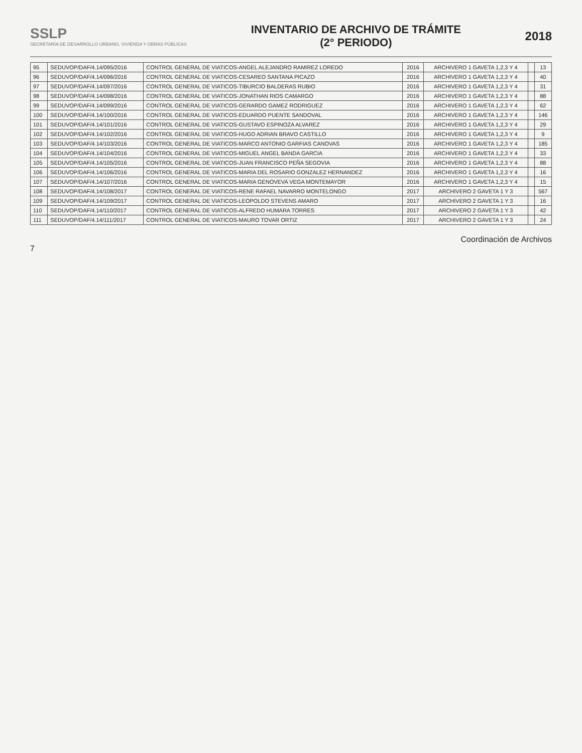SSLP
SECRETARÍA DE DESARROLLO URBANO, VIVIENDA Y OBRAS PÚBLICAS
INVENTARIO DE ARCHIVO DE TRÁMITE
(2° PERIODO)
2018
| 95 | SEDUVOP/DAF/4.14/095/2016 | CONTROL GENERAL DE VIATICOS-ANGEL ALEJANDRO RAMIREZ LOREDO | 2016 | ARCHIVERO 1 GAVETA 1,2,3 Y 4 | | 13 |
| 96 | SEDUVOP/DAF/4.14/096/2016 | CONTROL GENERAL DE VIATICOS-CESAREO SANTANA PICAZO | 2016 | ARCHIVERO 1 GAVETA 1,2,3 Y 4 | | 40 |
| 97 | SEDUVOP/DAF/4.14/097/2016 | CONTROL GENERAL DE VIATICOS-TIBURCIO BALDERAS RUBIO | 2016 | ARCHIVERO 1 GAVETA 1,2,3 Y 4 | | 31 |
| 98 | SEDUVOP/DAF/4.14/098/2016 | CONTROL GENERAL DE VIATICOS-JONATHAN RIOS CAMARGO | 2016 | ARCHIVERO 1 GAVETA 1,2,3 Y 4 | | 88 |
| 99 | SEDUVOP/DAF/4.14/099/2016 | CONTROL GENERAL DE VIATICOS-GERARDO GAMEZ RODRIGUEZ | 2016 | ARCHIVERO 1 GAVETA 1,2,3 Y 4 | | 62 |
| 100 | SEDUVOP/DAF/4.14/100/2016 | CONTROL GENERAL DE VIATICOS-EDUARDO PUENTE SANDOVAL | 2016 | ARCHIVERO 1 GAVETA 1,2,3 Y 4 | | 146 |
| 101 | SEDUVOP/DAF/4.14/101/2016 | CONTROL GENERAL DE VIATICOS-GUSTAVO ESPINOZA ALVAREZ | 2016 | ARCHIVERO 1 GAVETA 1,2,3 Y 4 | | 29 |
| 102 | SEDUVOP/DAF/4.14/102/2016 | CONTROL GENERAL DE VIATICOS-HUGO ADRIAN BRAVO CASTILLO | 2016 | ARCHIVERO 1 GAVETA 1,2,3 Y 4 | | 9 |
| 103 | SEDUVOP/DAF/4.14/103/2016 | CONTROL GENERAL DE VIATICOS-MARCO ANTONIO GARFIAS CANOVAS | 2016 | ARCHIVERO 1 GAVETA 1,2,3 Y 4 | | 185 |
| 104 | SEDUVOP/DAF/4.14/104/2016 | CONTROL GENERAL DE VIATICOS-MIGUEL ANGEL BANDA GARCIA | 2016 | ARCHIVERO 1 GAVETA 1,2,3 Y 4 | | 33 |
| 105 | SEDUVOP/DAF/4.14/105/2016 | CONTROL GENERAL DE VIATICOS-JUAN FRANCISCO PEÑA SEGOVIA | 2016 | ARCHIVERO 1 GAVETA 1,2,3 Y 4 | | 88 |
| 106 | SEDUVOP/DAF/4.14/106/2016 | CONTROL GENERAL DE VIATICOS-MARIA DEL ROSARIO GONZALEZ HERNANDEZ | 2016 | ARCHIVERO 1 GAVETA 1,2,3 Y 4 | | 16 |
| 107 | SEDUVOP/DAF/4.14/107/2016 | CONTROL GENERAL DE VIATICOS-MARIA GENOVEVA VEGA MONTEMAYOR | 2016 | ARCHIVERO 1 GAVETA 1,2,3 Y 4 | | 15 |
| 108 | SEDUVOP/DAF/4.14/108/2017 | CONTROL GENERAL DE VIATICOS-RENE RAFAEL NAVARRO MONTELONGO | 2017 | ARCHIVERO 2 GAVETA 1 Y 3 | | 567 |
| 109 | SEDUVOP/DAF/4.14/109/2017 | CONTROL GENERAL DE VIATICOS-LEOPOLDO STEVENS AMARO | 2017 | ARCHIVERO 2 GAVETA 1 Y 3 | | 16 |
| 110 | SEDUVOP/DAF/4.14/110/2017 | CONTROL GENERAL DE VIATICOS-ALFREDO HUMARA TORRES | 2017 | ARCHIVERO 2 GAVETA 1 Y 3 | | 42 |
| 111 | SEDUVOP/DAF/4.14/111/2017 | CONTROL GENERAL DE VIATICOS-MAURO TOVAR ORTIZ | 2017 | ARCHIVERO 2 GAVETA 1 Y 3 | | 24 |
Coordinación de Archivos
7